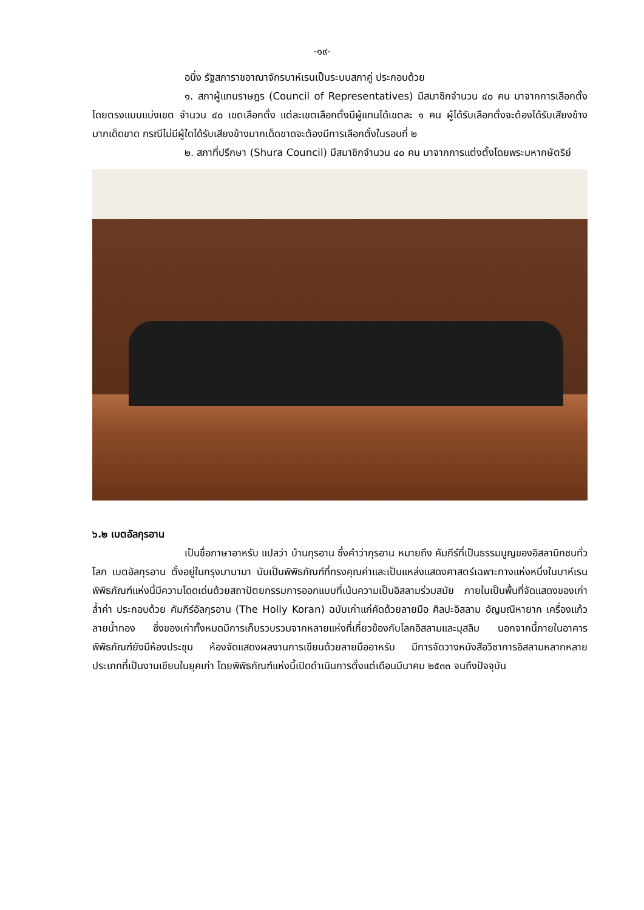-๑๙-
อนึ่ง รัฐสภาราชอาณาจักรบาห์เรนเป็นระบบสภาคู่ ประกอบด้วย
๑. สภาผู้แทนราษฎร (Council of Representatives) มีสมาชิกจำนวน ๔๐ คน มาจากการเลือกตั้งโดยตรงแบบแบ่งเขต จำนวน ๔๐ เขตเลือกตั้ง แต่ละเขตเลือกตั้งมีผู้แทนได้เขตละ ๑ คน ผู้ได้รับเลือกตั้งจะต้องได้รับเสียงข้างมากเด็ดขาด กรณีไม่มีผู้ใดได้รับเสียงข้างมากเด็ดขาดจะต้องมีการเลือกตั้งในรอบที่ ๒
๒. สภาที่ปรึกษา (Shura Council) มีสมาชิกจำนวน ๔๐ คน มาจากการแต่งตั้งโดยพระมหากษัตริย์
๖.๒ เบตอัลกุรอาน
เป็นชื่อภาษาอาหรับ แปลว่า บ้านกุรอาน ซึ่งคำว่ากุรอาน หมายถึง คัมภีร์ที่เป็นธรรมนูญของอิสลามิกชนทั่วโลก เบตอัลกุรอาน ตั้งอยู่ในกรุงมานามา นับเป็นพิพิธภัณฑ์ที่ทรงคุณค่าและเป็นแหล่งแสดงศาสตร์เฉพาะทางแห่งหนึ่งในบาห์เรน พิพิธภัณฑ์แห่งนี้มีความโดดเด่นด้วยสถาปัตยกรรมการออกแบบที่เน้นความเป็นอิสลามร่วมสมัย ภายในเป็นพื้นที่จัดแสดงของเก่าล้ำค่า ประกอบด้วย คัมภีร์อัลกุรอาน (The Holly Koran) ฉบับเก่าแก่คัดด้วยลายมือ ศิลปะอิสลาม อัญมณีหายาก เครื่องแก้วลายน้ำทอง ซึ่งของเก่าทั้งหมดมีการเก็บรวบรวมจากหลายแห่งที่เกี่ยวข้องกับโลกอิสลามและมุสลิม นอกจากนี้ภายในอาคารพิพิธภัณฑ์ยังมีห้องประชุม ห้องจัดแสดงผลงานการเขียนด้วยลายมืออาหรับ มีการจัดวางหนังสือวิชาการอิสลามหลากหลายประเภทที่เป็นงานเขียนในยุคเก่า โดยพิพิธภัณฑ์แห่งนี้เปิดดำเนินการตั้งแต่เดือนมีนาคม ๒๕๓๓ จนถึงปัจจุบัน